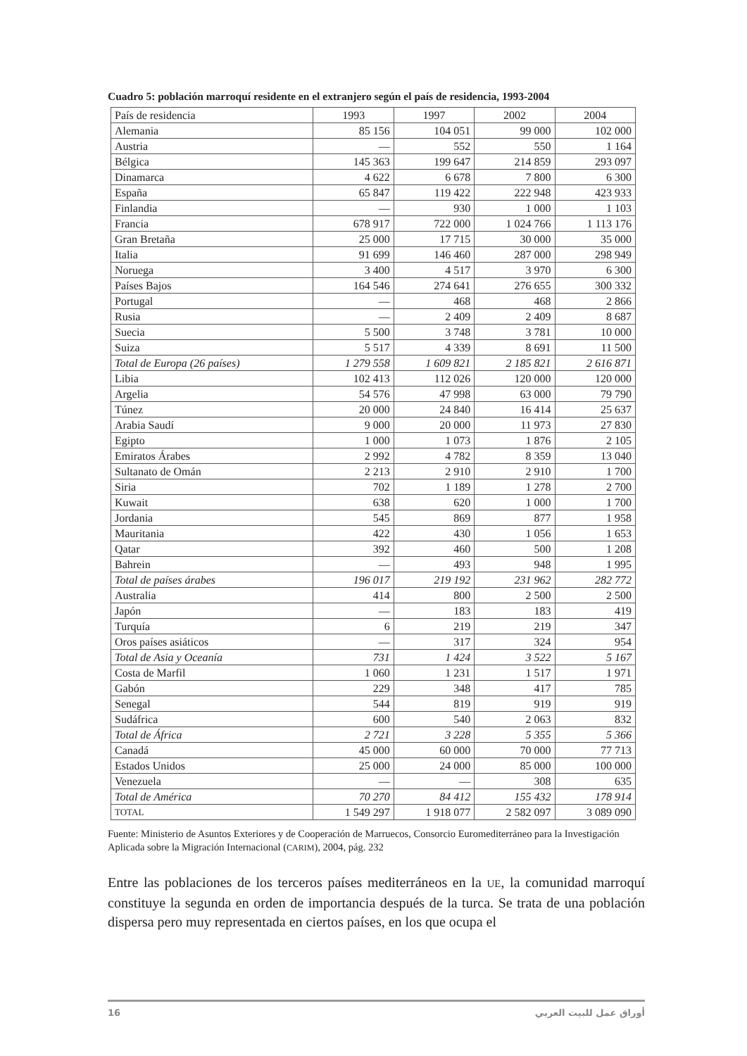Cuadro 5: población marroquí residente en el extranjero según el país de residencia, 1993-2004
| País de residencia | 1993 | 1997 | 2002 | 2004 |
| --- | --- | --- | --- | --- |
| Alemania | 85 156 | 104 051 | 99 000 | 102 000 |
| Austria | — | 552 | 550 | 1 164 |
| Bélgica | 145 363 | 199 647 | 214 859 | 293 097 |
| Dinamarca | 4 622 | 6 678 | 7 800 | 6 300 |
| España | 65 847 | 119 422 | 222 948 | 423 933 |
| Finlandia | — | 930 | 1 000 | 1 103 |
| Francia | 678 917 | 722 000 | 1 024 766 | 1 113 176 |
| Gran Bretaña | 25 000 | 17 715 | 30 000 | 35 000 |
| Italia | 91 699 | 146 460 | 287 000 | 298 949 |
| Noruega | 3 400 | 4 517 | 3 970 | 6 300 |
| Países Bajos | 164 546 | 274 641 | 276 655 | 300 332 |
| Portugal | — | 468 | 468 | 2 866 |
| Rusia | — | 2 409 | 2 409 | 8 687 |
| Suecia | 5 500 | 3 748 | 3 781 | 10 000 |
| Suiza | 5 517 | 4 339 | 8 691 | 11 500 |
| Total de Europa (26 países) | 1 279 558 | 1 609 821 | 2 185 821 | 2 616 871 |
| Libia | 102 413 | 112 026 | 120 000 | 120 000 |
| Argelia | 54 576 | 47 998 | 63 000 | 79 790 |
| Túnez | 20 000 | 24 840 | 16 414 | 25 637 |
| Arabia Saudí | 9 000 | 20 000 | 11 973 | 27 830 |
| Egipto | 1 000 | 1 073 | 1 876 | 2 105 |
| Emiratos Árabes | 2 992 | 4 782 | 8 359 | 13 040 |
| Sultanato de Omán | 2 213 | 2 910 | 2 910 | 1 700 |
| Siria | 702 | 1 189 | 1 278 | 2 700 |
| Kuwait | 638 | 620 | 1 000 | 1 700 |
| Jordania | 545 | 869 | 877 | 1 958 |
| Mauritania | 422 | 430 | 1 056 | 1 653 |
| Qatar | 392 | 460 | 500 | 1 208 |
| Bahrein | — | 493 | 948 | 1 995 |
| Total de países árabes | 196 017 | 219 192 | 231 962 | 282 772 |
| Australia | 414 | 800 | 2 500 | 2 500 |
| Japón | — | 183 | 183 | 419 |
| Turquía | 6 | 219 | 219 | 347 |
| Oros países asiáticos | — | 317 | 324 | 954 |
| Total de Asia y Oceanía | 731 | 1 424 | 3 522 | 5 167 |
| Costa de Marfil | 1 060 | 1 231 | 1 517 | 1 971 |
| Gabón | 229 | 348 | 417 | 785 |
| Senegal | 544 | 819 | 919 | 919 |
| Sudáfrica | 600 | 540 | 2 063 | 832 |
| Total de África | 2 721 | 3 228 | 5 355 | 5 366 |
| Canadá | 45 000 | 60 000 | 70 000 | 77 713 |
| Estados Unidos | 25 000 | 24 000 | 85 000 | 100 000 |
| Venezuela | — | — | 308 | 635 |
| Total de América | 70 270 | 84 412 | 155 432 | 178 914 |
| TOTAL | 1 549 297 | 1 918 077 | 2 582 097 | 3 089 090 |
Fuente: Ministerio de Asuntos Exteriores y de Cooperación de Marruecos, Consorcio Euromediterráneo para la Investigación Aplicada sobre la Migración Internacional (CARIM), 2004, pág. 232
Entre las poblaciones de los terceros países mediterráneos en la UE, la comunidad marroquí constituye la segunda en orden de importancia después de la turca. Se trata de una población dispersa pero muy representada en ciertos países, en los que ocupa el
16 أوراق عمل للبيت العربي